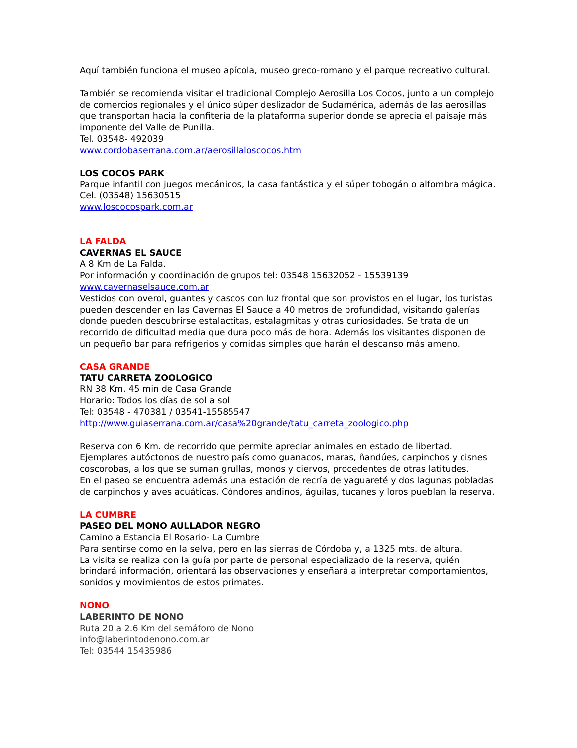Aquí también funciona el museo apícola, museo greco-romano y el parque recreativo cultural.
También se recomienda visitar el tradicional Complejo Aerosilla Los Cocos, junto a un complejo de comercios regionales y el único súper deslizador de Sudamérica, además de las aerosillas que transportan hacia la confitería de la plataforma superior donde se aprecia el paisaje más imponente del Valle de Punilla.
Tel. 03548- 492039
www.cordobaserrana.com.ar/aerosillaloscocos.htm
LOS COCOS PARK
Parque infantil con juegos mecánicos, la casa fantástica y el súper tobogán o alfombra mágica.
Cel. (03548) 15630515
www.loscocospark.com.ar
LA FALDA
CAVERNAS EL SAUCE
A 8 Km de La Falda.
Por información y coordinación de grupos tel: 03548 15632052 - 15539139
www.cavernaselsauce.com.ar
Vestidos con overol, guantes y cascos con luz frontal que son provistos en el lugar, los turistas pueden descender en las Cavernas El Sauce a 40 metros de profundidad, visitando galerías donde pueden descubrirse estalactitas, estalagmitas y otras curiosidades. Se trata de un recorrido de dificultad media que dura poco más de hora. Además los visitantes disponen de un pequeño bar para refrigerios y comidas simples que harán el descanso más ameno.
CASA GRANDE
TATU CARRETA ZOOLOGICO
RN 38 Km. 45 min de Casa Grande
Horario: Todos los días de sol a sol
Tel: 03548 - 470381 / 03541-15585547
http://www.guiaserrana.com.ar/casa%20grande/tatu_carreta_zoologico.php
Reserva con 6 Km. de recorrido que permite apreciar animales en estado de libertad. Ejemplares autóctonos de nuestro país como guanacos, maras, ñandúes, carpinchos y cisnes coscorobas, a los que se suman grullas, monos y ciervos, procedentes de otras latitudes.
En el paseo se encuentra además una estación de recría de yaguareté y dos lagunas pobladas de carpinchos y aves acuáticas. Cóndores andinos, águilas, tucanes y loros pueblan la reserva.
LA CUMBRE
PASEO DEL MONO AULLADOR NEGRO
Camino a Estancia El Rosario- La Cumbre
Para sentirse como en la selva, pero en las sierras de Córdoba y, a 1325 mts. de altura.
La visita se realiza con la guía por parte de personal especializado de la reserva, quién brindará información, orientará las observaciones y enseñará a interpretar comportamientos, sonidos y movimientos de estos primates.
NONO
LABERINTO DE NONO
Ruta 20 a 2.6 Km del semáforo de Nono
info@laberintodenono.com.ar
Tel: 03544 15435986